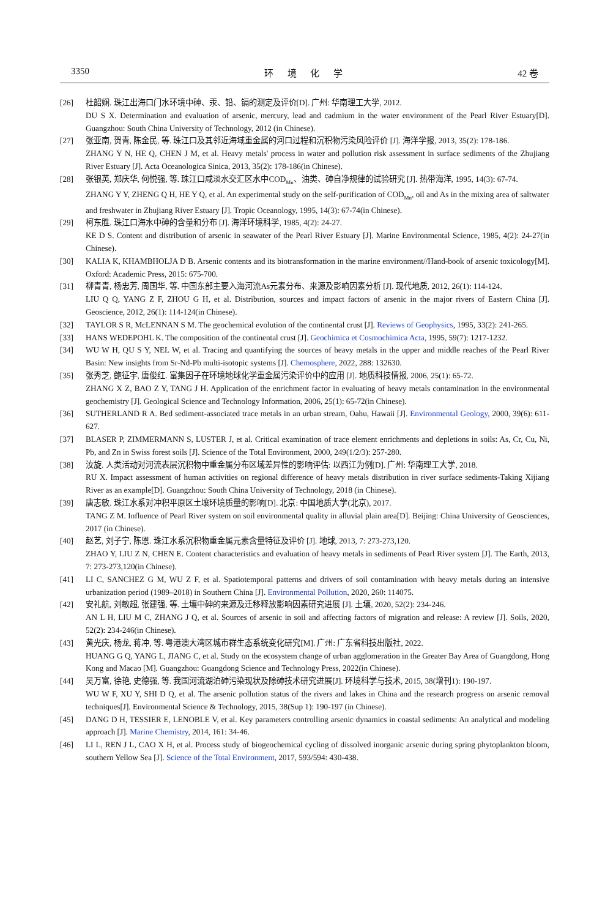3350 环 境 化 学 42 卷
[26] 杜韶娴. 珠江出海口门水环境中砷、汞、铅、镉的测定及评价[D]. 广州: 华南理工大学, 2012.
DU S X. Determination and evaluation of arsenic, mercury, lead and cadmium in the water environment of the Pearl River Estuary[D]. Guangzhou: South China University of Technology, 2012 (in Chinese).
[27] 张亚南, 贺青, 陈金民, 等. 珠江口及其邻近海域重金属的河口过程和沉积物污染风险评价 [J]. 海洋学报, 2013, 35(2): 178-186.
ZHANG Y N, HE Q, CHEN J M, et al. Heavy metals' process in water and pollution risk assessment in surface sediments of the Zhujiang River Estuary [J]. Acta Oceanologica Sinica, 2013, 35(2): 178-186(in Chinese).
[28] 张银英, 郑庆华, 何悦强, 等. 珠江口咸淡水交汇区水中COD<sub>Mn</sub>、油类、砷自净规律的试验研究 [J]. 热带海洋, 1995, 14(3): 67-74.
ZHANG Y Y, ZHENG Q H, HE Y Q, et al. An experimental study on the self-purification of COD<sub>Mn</sub>, oil and As in the mixing area of saltwater and freshwater in Zhujiang River Estuary [J]. Tropic Oceanology, 1995, 14(3): 67-74(in Chinese).
[29] 柯东胜. 珠江口海水中砷的含量和分布 [J]. 海洋环境科学, 1985, 4(2): 24-27.
KE D S. Content and distribution of arsenic in seawater of the Pearl River Estuary [J]. Marine Environmental Science, 1985, 4(2): 24-27(in Chinese).
[30] KALIA K, KHAMBHOLJA D B. Arsenic contents and its biotransformation in the marine environment//Hand-book of arsenic toxicology[M]. Oxford: Academic Press, 2015: 675-700.
[31] 柳青青, 杨忠芳, 周国华, 等. 中国东部主要入海河流As元素分布、来源及影响因素分析 [J]. 现代地质, 2012, 26(1): 114-124.
LIU Q Q, YANG Z F, ZHOU G H, et al. Distribution, sources and impact factors of arsenic in the major rivers of Eastern China [J]. Geoscience, 2012, 26(1): 114-124(in Chinese).
[32] TAYLOR S R, McLENNAN S M. The geochemical evolution of the continental crust [J]. Reviews of Geophysics, 1995, 33(2): 241-265.
[33] HANS WEDEPOHL K. The composition of the continental crust [J]. Geochimica et Cosmochimica Acta, 1995, 59(7): 1217-1232.
[34] WU W H, QU S Y, NEL W, et al. Tracing and quantifying the sources of heavy metals in the upper and middle reaches of the Pearl River Basin: New insights from Sr-Nd-Pb multi-isotopic systems [J]. Chemosphere, 2022, 288: 132630.
[35] 张秀芝, 鲍征宇, 唐俊红. 富集因子在环境地球化学重金属污染评价中的应用 [J]. 地质科技情报, 2006, 25(1): 65-72.
ZHANG X Z, BAO Z Y, TANG J H. Application of the enrichment factor in evaluating of heavy metals contamination in the environmental geochemistry [J]. Geological Science and Technology Information, 2006, 25(1): 65-72(in Chinese).
[36] SUTHERLAND R A. Bed sediment-associated trace metals in an urban stream, Oahu, Hawaii [J]. Environmental Geology, 2000, 39(6): 611-627.
[37] BLASER P, ZIMMERMANN S, LUSTER J, et al. Critical examination of trace element enrichments and depletions in soils: As, Cr, Cu, Ni, Pb, and Zn in Swiss forest soils [J]. Science of the Total Environment, 2000, 249(1/2/3): 257-280.
[38] 汝旋. 人类活动对河流表层沉积物中重金属分布区域差异性的影响评估: 以西江为例[D]. 广州: 华南理工大学, 2018.
RU X. Impact assessment of human activities on regional difference of heavy metals distribution in river surface sediments-Taking Xijiang River as an example[D]. Guangzhou: South China University of Technology, 2018 (in Chinese).
[39] 唐志敏. 珠江水系对冲积平原区土壤环境质量的影响[D]. 北京: 中国地质大学(北京), 2017.
TANG Z M. Influence of Pearl River system on soil environmental quality in alluvial plain area[D]. Beijing: China University of Geosciences, 2017 (in Chinese).
[40] 赵艺, 刘子宁, 陈恩. 珠江水系沉积物重金属元素含量特征及评价 [J]. 地球, 2013, 7: 273-273,120.
ZHAO Y, LIU Z N, CHEN E. Content characteristics and evaluation of heavy metals in sediments of Pearl River system [J]. The Earth, 2013, 7: 273-273,120(in Chinese).
[41] LI C, SANCHEZ G M, WU Z F, et al. Spatiotemporal patterns and drivers of soil contamination with heavy metals during an intensive urbanization period (1989–2018) in Southern China [J]. Environmental Pollution, 2020, 260: 114075.
[42] 安礼航, 刘敏超, 张建强, 等. 土壤中砷的来源及迁移释放影响因素研究进展 [J]. 土壤, 2020, 52(2): 234-246.
AN L H, LIU M C, ZHANG J Q, et al. Sources of arsenic in soil and affecting factors of migration and release: A review [J]. Soils, 2020, 52(2): 234-246(in Chinese).
[43] 黄光庆, 杨龙, 蒋冲, 等. 粤港澳大湾区城市群生态系统变化研究[M]. 广州: 广东省科技出版社, 2022.
HUANG G Q, YANG L, JIANG C, et al. Study on the ecosystem change of urban agglomeration in the Greater Bay Area of Guangdong, Hong Kong and Macao [M]. Guangzhou: Guangdong Science and Technology Press, 2022(in Chinese).
[44] 吴万富, 徐艳, 史德强, 等. 我国河流湖泊砷污染现状及除砷技术研究进展[J]. 环境科学与技术, 2015, 38(增刊1): 190-197.
WU W F, XU Y, SHI D Q, et al. The arsenic pollution status of the rivers and lakes in China and the research progress on arsenic removal techniques[J]. Environmental Science & Technology, 2015, 38(Sup 1): 190-197 (in Chinese).
[45] DANG D H, TESSIER E, LENOBLE V, et al. Key parameters controlling arsenic dynamics in coastal sediments: An analytical and modeling approach [J]. Marine Chemistry, 2014, 161: 34-46.
[46] LI L, REN J L, CAO X H, et al. Process study of biogeochemical cycling of dissolved inorganic arsenic during spring phytoplankton bloom, southern Yellow Sea [J]. Science of the Total Environment, 2017, 593/594: 430-438.